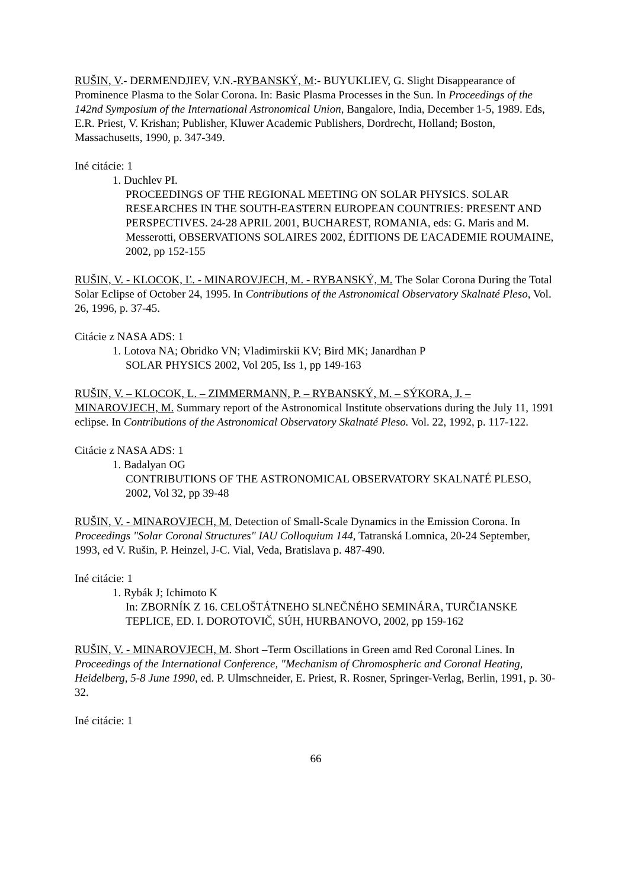RUŠIN, V.- DERMENDJIEV, V.N.-RYBANSKÝ, M:- BUYUKLIEV, G. Slight Disappearance of Prominence Plasma to the Solar Corona. In: Basic Plasma Processes in the Sun. In Proceedings of the 142nd Symposium of the International Astronomical Union, Bangalore, India, December 1-5, 1989. Eds, E.R. Priest, V. Krishan; Publisher, Kluwer Academic Publishers, Dordrecht, Holland; Boston, Massachusetts, 1990, p. 347-349.
Iné citácie: 1
1. Duchlev PI.
PROCEEDINGS OF THE REGIONAL MEETING ON SOLAR PHYSICS. SOLAR RESEARCHES IN THE SOUTH-EASTERN EUROPEAN COUNTRIES: PRESENT AND PERSPECTIVES. 24-28 APRIL 2001, BUCHAREST, ROMANIA, eds: G. Maris and M. Messerotti, OBSERVATIONS SOLAIRES 2002, ÉDITIONS DE ĽACADEMIE ROUMAINE, 2002, pp 152-155
RUŠIN, V. - KLOCOK, Ľ. - MINAROVJECH, M. - RYBANSKÝ, M. The Solar Corona During the Total Solar Eclipse of October 24, 1995. In Contributions of the Astronomical Observatory Skalnaté Pleso, Vol. 26, 1996, p. 37-45.
Citácie z NASA ADS: 1
1. Lotova NA; Obridko VN; Vladimirskii KV; Bird MK; Janardhan P
SOLAR PHYSICS 2002, Vol 205, Iss 1, pp 149-163
RUŠIN, V. – KLOCOK, L. – ZIMMERMANN, P. – RYBANSKÝ, M. – SÝKORA, J. – MINAROVJECH, M. Summary report of the Astronomical Institute observations during the July 11, 1991 eclipse. In Contributions of the Astronomical Observatory Skalnaté Pleso. Vol. 22, 1992, p. 117-122.
Citácie z NASA ADS: 1
1. Badalyan OG
CONTRIBUTIONS OF THE ASTRONOMICAL OBSERVATORY SKALNATÉ PLESO, 2002, Vol 32, pp 39-48
RUŠIN, V. - MINAROVJECH, M. Detection of Small-Scale Dynamics in the Emission Corona. In Proceedings "Solar Coronal Structures" IAU Colloquium 144, Tatranská Lomnica, 20-24 September, 1993, ed V. Rušin, P. Heinzel, J-C. Vial, Veda, Bratislava p. 487-490.
Iné citácie: 1
1. Rybák J; Ichimoto K
In: ZBORNÍK Z 16. CELOŠTÁTNEHO SLNEČNÉHO SEMINÁRA, TURČIANSKE TEPLICE, ED. I. DOROTOVIČ, SÚH, HURBANOVO, 2002, pp 159-162
RUŠIN, V. - MINAROVJECH, M. Short –Term Oscillations in Green amd Red Coronal Lines. In Proceedings of the International Conference, "Mechanism of Chromospheric and Coronal Heating, Heidelberg, 5-8 June 1990, ed. P. Ulmschneider, E. Priest, R. Rosner, Springer-Verlag, Berlin, 1991, p. 30-32.
Iné citácie: 1
66